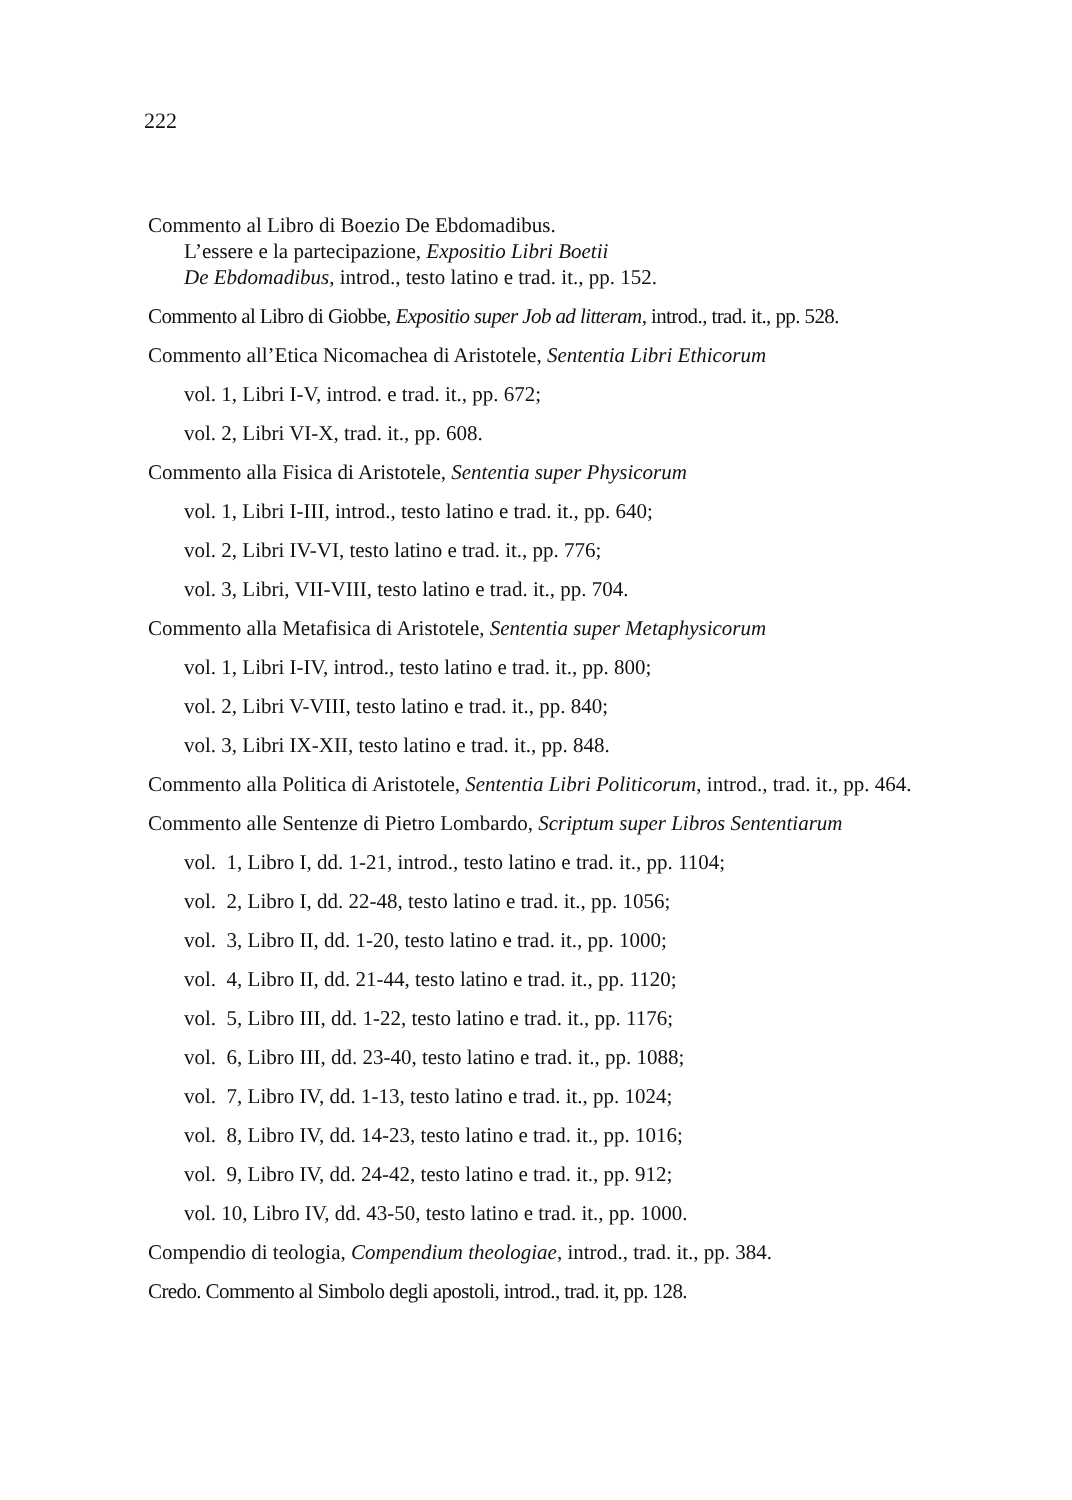222
Commento al Libro di Boezio De Ebdomadibus.
L’essere e la partecipazione, Expositio Libri Boetii
De Ebdomadibus, introd., testo latino e trad. it., pp. 152.
Commento al Libro di Giobbe, Expositio super Job ad litteram, introd., trad. it., pp. 528.
Commento all’Etica Nicomachea di Aristotele, Sententia Libri Ethicorum
vol. 1, Libri I-V, introd. e trad. it., pp. 672;
vol. 2, Libri VI-X, trad. it., pp. 608.
Commento alla Fisica di Aristotele, Sententia super Physicorum
vol. 1, Libri I-III, introd., testo latino e trad. it., pp. 640;
vol. 2, Libri IV-VI, testo latino e trad. it., pp. 776;
vol. 3, Libri, VII-VIII, testo latino e trad. it., pp. 704.
Commento alla Metafisica di Aristotele, Sententia super Metaphysicorum
vol. 1, Libri I-IV, introd., testo latino e trad. it., pp. 800;
vol. 2, Libri V-VIII, testo latino e trad. it., pp. 840;
vol. 3, Libri IX-XII, testo latino e trad. it., pp. 848.
Commento alla Politica di Aristotele, Sententia Libri Politicorum, introd., trad. it., pp. 464.
Commento alle Sentenze di Pietro Lombardo, Scriptum super Libros Sententiarum
vol. 1, Libro I, dd. 1-21, introd., testo latino e trad. it., pp. 1104;
vol. 2, Libro I, dd. 22-48, testo latino e trad. it., pp. 1056;
vol. 3, Libro II, dd. 1-20, testo latino e trad. it., pp. 1000;
vol. 4, Libro II, dd. 21-44, testo latino e trad. it., pp. 1120;
vol. 5, Libro III, dd. 1-22, testo latino e trad. it., pp. 1176;
vol. 6, Libro III, dd. 23-40, testo latino e trad. it., pp. 1088;
vol. 7, Libro IV, dd. 1-13, testo latino e trad. it., pp. 1024;
vol. 8, Libro IV, dd. 14-23, testo latino e trad. it., pp. 1016;
vol. 9, Libro IV, dd. 24-42, testo latino e trad. it., pp. 912;
vol. 10, Libro IV, dd. 43-50, testo latino e trad. it., pp. 1000.
Compendio di teologia, Compendium theologiae, introd., trad. it., pp. 384.
Credo. Commento al Simbolo degli apostoli, introd., trad. it, pp. 128.